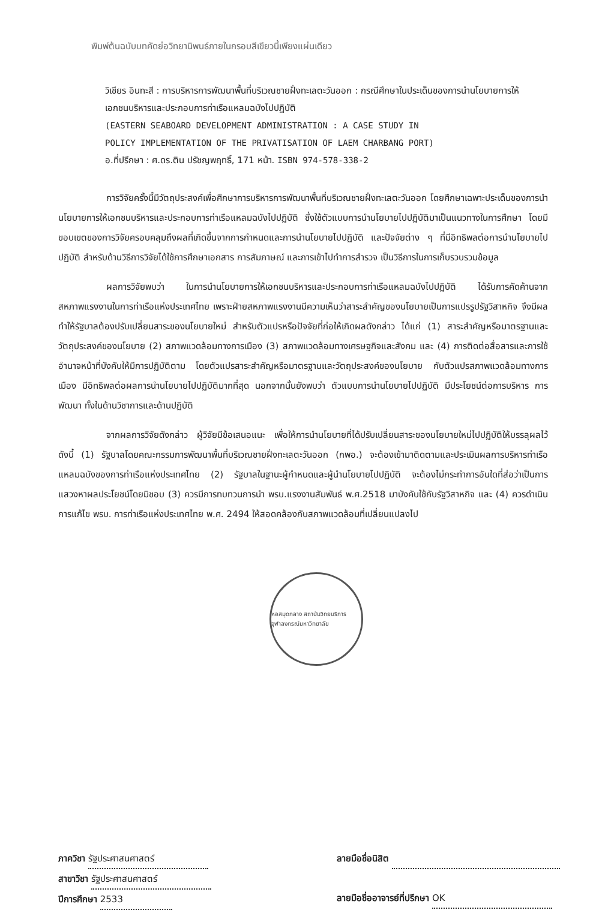พิมพ์ต้นฉบับบทคัดย่อวิทยานิพนธ์ภายในกรอบสีเขียวนี้เพียงแผ่นเดียว
วิเชียร อินทะสี : การบริหารการพัฒนาพื้นที่บริเวณชายฝั่งทะเลตะวันออก : กรณีศึกษาในประเด็นของการนำนโยบายการให้เอกชนบริหารและประกอบการท่าเรือแหลมฉบังไปปฏิบัติ
(EASTERN SEABOARD DEVELOPMENT ADMINISTRATION : A CASE STUDY IN
POLICY IMPLEMENTATION OF THE PRIVATISATION OF LAEM CHARBANG PORT)
อ.ที่ปรึกษา : ศ.ดร.ติน ปรัชญพฤทธิ์, 171 หน้า. ISBN 974-578-338-2
การวิจัยครั้งนี้มีวัตถุประสงค์เพื่อศึกษาการบริหารการพัฒนาพื้นที่บริเวณชายฝั่งทะเลตะวันออก โดยศึกษาเฉพาะประเด็นของการนำนโยบายการให้เอกชนบริหารและประกอบการท่าเรือแหลมฉบังไปปฏิบัติ ซึ่งใช้ตัวแบบการนำนโยบายไปปฏิบัติมาเป็นแนวทางในการศึกษา โดยมีขอบเขตของการวิจัยครอบคลุมถึงผลที่เกิดขึ้นจากการกำหนดและการนำนโยบายไปปฏิบัติ และปัจจัยต่าง ๆ ที่มีอิทธิพลต่อการนำนโยบายไปปฏิบัติ สำหรับด้านวิธีการวิจัยได้ใช้การศึกษาเอกสาร การสัมภาษณ์ และการเข้าไปทำการสำรวจ เป็นวิธีการในการเก็บรวบรวมข้อมูล
ผลการวิจัยพบว่า ในการนำนโยบายการให้เอกชนบริหารและประกอบการท่าเรือแหลมฉบังไปปฏิบัติ ได้รับการคัดค้านจากสหภาพแรงงานในการท่าเรือแห่งประเทศไทย เพราะฝ่ายสหภาพแรงงานมีความเห็นว่าสาระสำคัญของนโยบายเป็นการแปรรูปรัฐวิสาหกิจ จึงมีผลทำให้รัฐบาลต้องปรับเปลี่ยนสาระของนโยบายใหม่ สำหรับตัวแปรหรือปัจจัยที่ก่อให้เกิดผลดังกล่าว ได้แก่ (1) สาระสำคัญหรือมาตรฐานและวัตถุประสงค์ของนโยบาย (2) สภาพแวดล้อมทางการเมือง (3) สภาพแวดล้อมทางเศรษฐกิจและสังคม และ (4) การติดต่อสื่อสารและการใช้อำนาจหน้าที่บังคับให้มีการปฏิบัติตาม โดยตัวแปรสาระสำคัญหรือมาตรฐานและวัตถุประสงค์ของนโยบาย กับตัวแปรสภาพแวดล้อมทางการเมือง มีอิทธิพลต่อผลการนำนโยบายไปปฏิบัติมากที่สุด นอกจากนั้นยังพบว่า ตัวแบบการนำนโยบายไปปฏิบัติ มีประโยชน์ต่อการบริหาร การพัฒนา ทั้งในด้านวิชาการและด้านปฏิบัติ
จากผลการวิจัยดังกล่าว ผู้วิจัยมีข้อเสนอแนะ เพื่อให้การนำนโยบายที่ได้ปรับเปลี่ยนสาระของนโยบายใหม่ไปปฏิบัติให้บรรลุผลไว้ดังนี้ (1) รัฐบาลโดยคณะกรรมการพัฒนาพื้นที่บริเวณชายฝั่งทะเลตะวันออก (กพอ.) จะต้องเข้ามาติดตามและประเมินผลการบริหารท่าเรือแหลมฉบังของการท่าเรือแห่งประเทศไทย (2) รัฐบาลในฐานะผู้กำหนดและผู้นำนโยบายไปปฏิบัติ จะต้องไม่กระทำการอันใดที่ส่อว่าเป็นการแสวงหาผลประโยชน์โดยมิชอบ (3) ควรมีการทบทวนการนำ พรบ.แรงงานสัมพันธ์ พ.ศ.2518 มาบังคับใช้กับรัฐวิสาหกิจ และ (4) ควรดำเนินการแก้ไข พรบ. การท่าเรือแห่งประเทศไทย พ.ศ. 2494 ให้สอดคล้องกับสภาพแวดล้อมที่เปลี่ยนแปลงไป
หอสมุดกลาง สถาบันวิทยบริการ จุฬาลงกรณ์มหาวิทยาลัย
ภาควิชา รัฐประศาสนศาสตร์
สาขาวิชา รัฐประศาสนศาสตร์
ปีการศึกษา 2533
ลายมือชื่อนิสิต
ลายมือชื่ออาจารย์ที่ปรึกษา OK